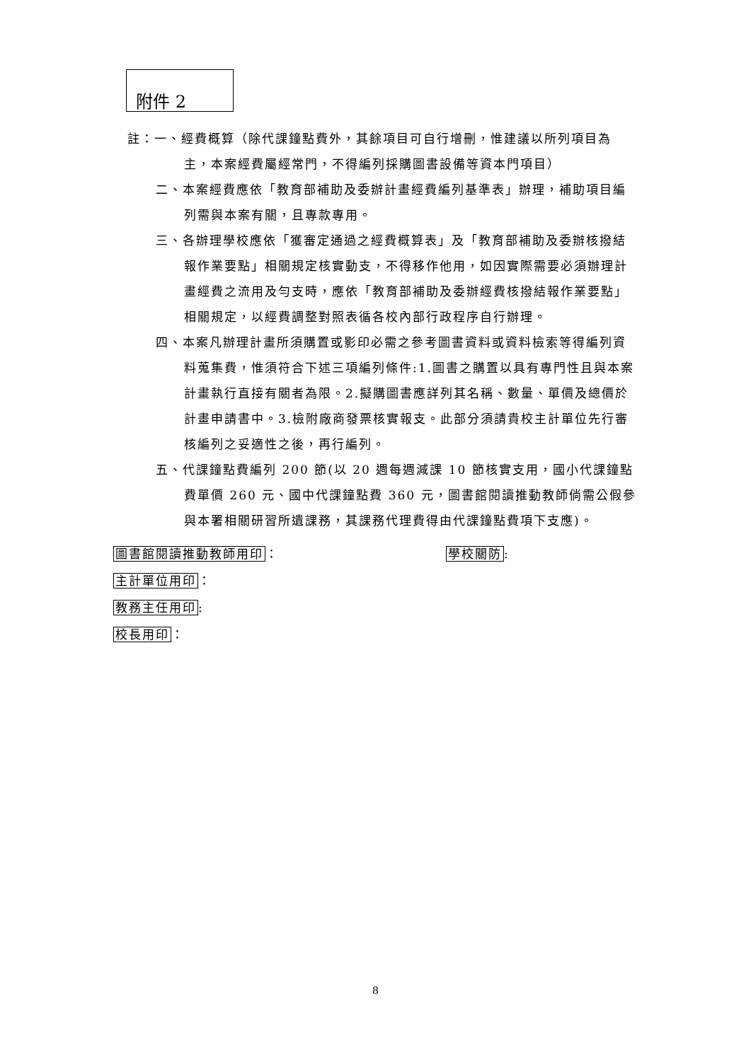附件 2
註：一、經費概算（除代課鐘點費外，其餘項目可自行增刪，惟建議以所列項目為主，本案經費屬經常門，不得編列採購圖書設備等資本門項目）
二、本案經費應依「教育部補助及委辦計畫經費編列基準表」辦理，補助項目編列需與本案有關，且專款專用。
三、各辦理學校應依「獲審定通過之經費概算表」及「教育部補助及委辦核撥結報作業要點」相關規定核實動支，不得移作他用，如因實際需要必須辦理計畫經費之流用及勻支時，應依「教育部補助及委辦經費核撥結報作業要點」相關規定，以經費調整對照表循各校內部行政程序自行辦理。
四、本案凡辦理計畫所須購置或影印必需之參考圖書資料或資料檢索等得編列資料蒐集費，惟須符合下述三項編列條件:1.圖書之購置以具有專門性且與本案計畫執行直接有關者為限。2.擬購圖書應詳列其名稱、數量、單價及總價於計畫申請書中。3.檢附廠商發票核實報支。此部分須請貴校主計單位先行審核編列之妥適性之後，再行編列。
五、代課鐘點費編列 200 節(以 20 週每週減課 10 節核實支用，國小代課鐘點費單價 260 元、國中代課鐘點費 360 元，圖書館閱讀推動教師倘需公假參與本署相關研習所遺課務，其課務代理費得由代課鐘點費項下支應)。
圖書館閱讀推動教師用印： 學校關防:
主計單位用印：
教務主任用印:
校長用印：
8